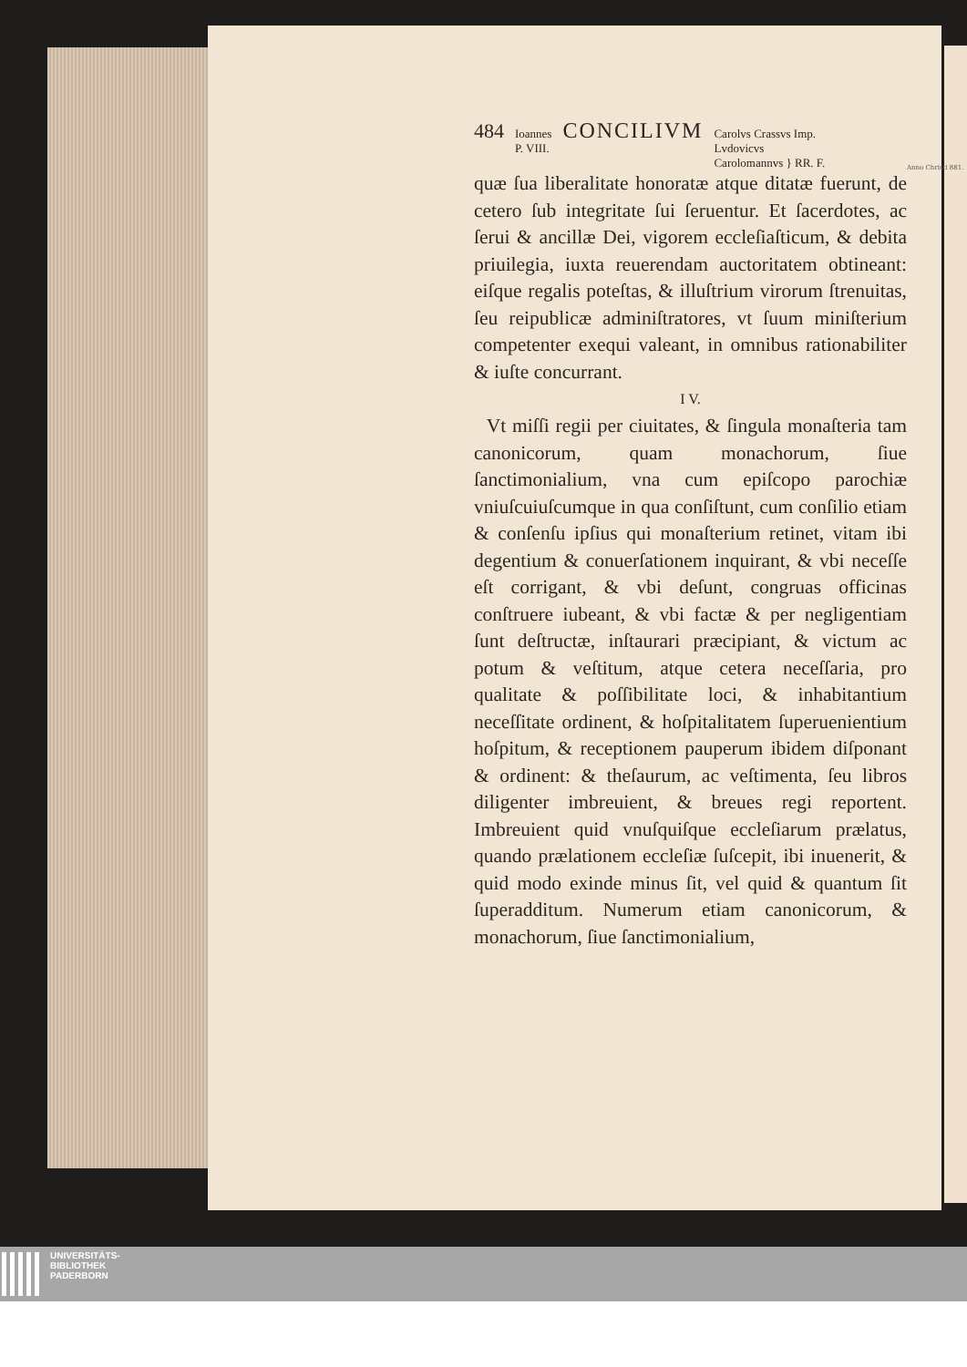Anno Christi 881.
484 Ioannes
P. VIII. CONCILIVM Carolvs Crassvs Imp.
Lvdovicvs
Carolomannvs } RR. F.
quæ ſua liberalitate honoratæ atque ditatæ fuerunt, de cetero ſub integritate ſui ſeruentur. Et ſacerdotes, ac ſerui & ancillæ Dei, vigorem eccleſiaſticum, & debita priuilegia, iuxta reuerendam auctoritatem obtineant: eiſque regalis poteſtas, & illuſtrium virorum ſtrenuitas, ſeu reipublicæ adminiſtratores, vt ſuum miniſterium competenter exequi valeant, in omnibus rationabiliter & iuſte concurrant.
I V.
Vt miſſi regii per ciuitates, & ſingula monaſteria tam canonicorum, quam monachorum, ſiue ſanctimonialium, vna cum epiſcopo parochiæ vniuſcuiuſcumque in qua conſiſtunt, cum conſilio etiam & conſenſu ipſius qui monaſterium retinet, vitam ibi degentium & conuerſationem inquirant, & vbi neceſſe eſt corrigant, & vbi deſunt, congruas officinas conſtruere iubeant, & vbi factæ & per negligentiam ſunt deſtructæ, inſtaurari præcipiant, & victum ac potum & veſtitum, atque cetera neceſſaria, pro qualitate & poſſibilitate loci, & inhabitantium neceſſitate ordinent, & hoſpitalitatem ſuperuenientium hoſpitum, & receptionem pauperum ibidem diſponant & ordinent: & theſaurum, ac veſtimenta, ſeu libros diligenter imbreuient, & breues regi reportent. Imbreuient quid vnuſquiſque eccleſiarum prælatus, quando prælationem eccleſiæ ſuſcepit, ibi inuenerit, & quid modo exinde minus ſit, vel quid & quantum ſit ſuperadditum. Numerum etiam canonicorum, & monachorum, ſiue ſanctimonialium,
UNIVERSITÄTS-
BIBLIOTHEK
PADERBORN